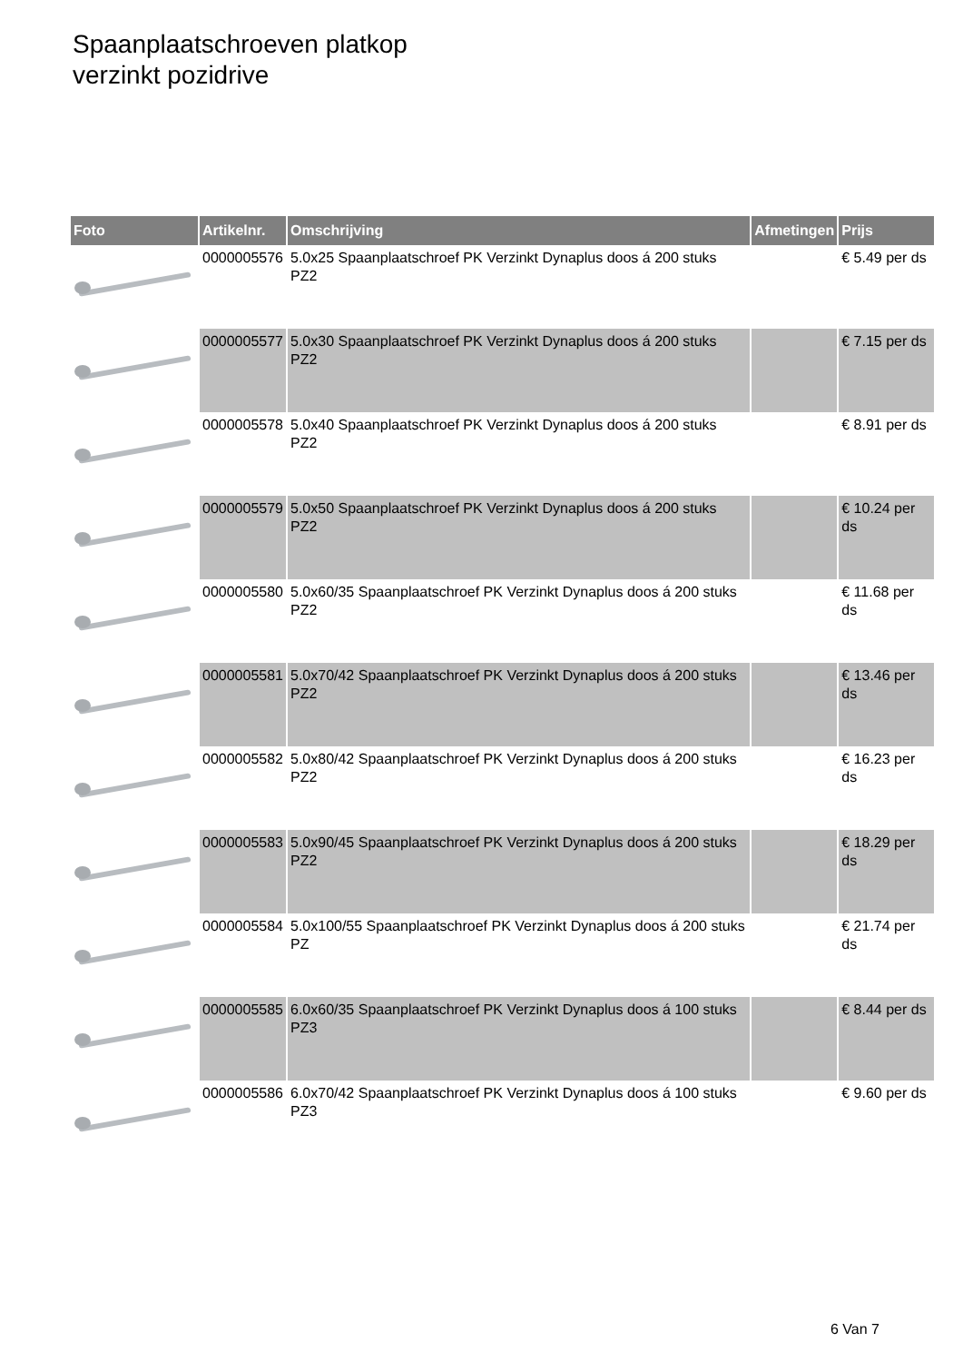Spaanplaatschroeven platkop
verzinkt pozidrive
| Foto | Artikelnr. | Omschrijving | Afmetingen | Prijs |
| --- | --- | --- | --- | --- |
| | 0000005576 | 5.0x25 Spaanplaatschroef PK Verzinkt Dynaplus doos á 200 stuks PZ2 | | € 5.49 per ds |
| | 0000005577 | 5.0x30 Spaanplaatschroef PK Verzinkt Dynaplus doos á 200 stuks PZ2 | | € 7.15 per ds |
| | 0000005578 | 5.0x40 Spaanplaatschroef PK Verzinkt Dynaplus doos á 200 stuks PZ2 | | € 8.91 per ds |
| | 0000005579 | 5.0x50 Spaanplaatschroef PK Verzinkt Dynaplus doos á 200 stuks PZ2 | | € 10.24 per ds |
| | 0000005580 | 5.0x60/35 Spaanplaatschroef PK Verzinkt Dynaplus doos á 200 stuks PZ2 | | € 11.68 per ds |
| | 0000005581 | 5.0x70/42 Spaanplaatschroef PK Verzinkt Dynaplus doos á 200 stuks PZ2 | | € 13.46 per ds |
| | 0000005582 | 5.0x80/42 Spaanplaatschroef PK Verzinkt Dynaplus doos á 200 stuks PZ2 | | € 16.23 per ds |
| | 0000005583 | 5.0x90/45 Spaanplaatschroef PK Verzinkt Dynaplus doos á 200 stuks PZ2 | | € 18.29 per ds |
| | 0000005584 | 5.0x100/55 Spaanplaatschroef PK Verzinkt Dynaplus doos á 200 stuks PZ | | € 21.74 per ds |
| | 0000005585 | 6.0x60/35 Spaanplaatschroef PK Verzinkt Dynaplus doos á 100 stuks PZ3 | | € 8.44 per ds |
| | 0000005586 | 6.0x70/42 Spaanplaatschroef PK Verzinkt Dynaplus doos á 100 stuks PZ3 | | € 9.60 per ds |
6 Van 7